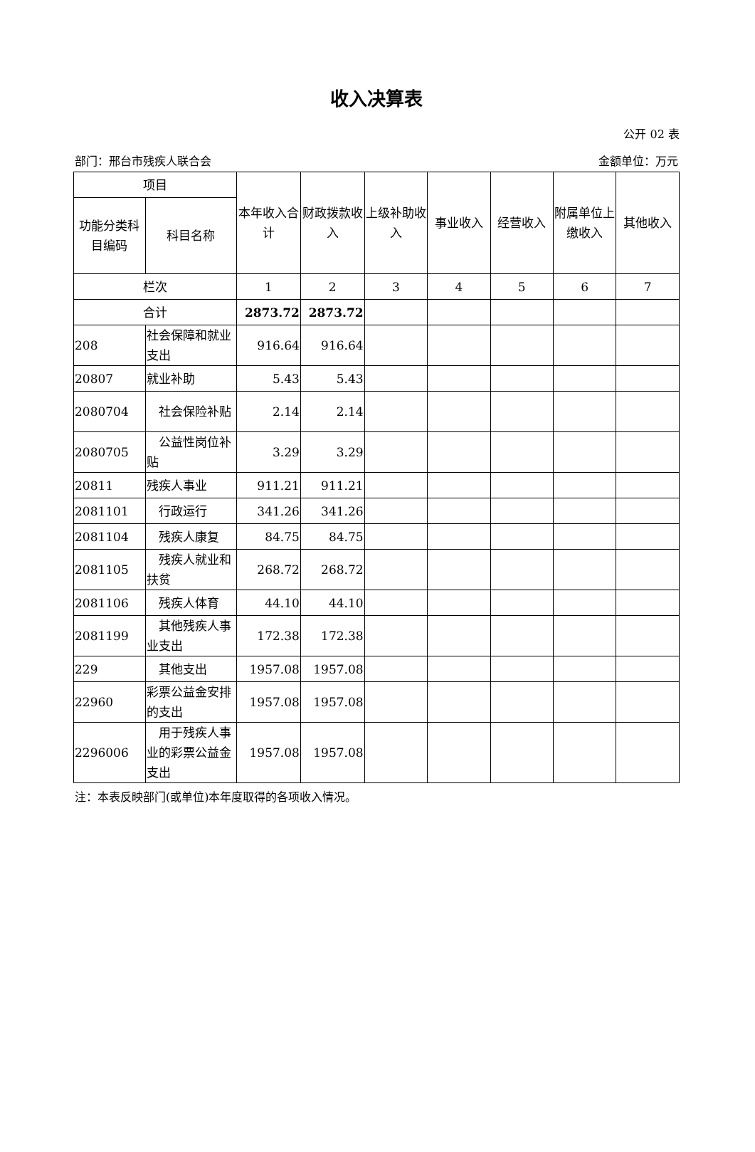收入决算表
公开 02 表
部门：邢台市残疾人联合会 金额单位：万元
| 项目 | | 本年收入合计 | 财政拨款收入 | 上级补助收入 | 事业收入 | 经营收入 | 附属单位上缴收入 | 其他收入 |
| --- | --- | --- | --- | --- | --- | --- | --- | --- |
| 功能分类科目编码 | 科目名称 | | | | | | | |
| 栏次 | | 1 | 2 | 3 | 4 | 5 | 6 | 7 |
| 合计 | | 2873.72 | 2873.72 | | | | | |
| 208 | 社会保障和就业支出 | 916.64 | 916.64 | | | | | |
| 20807 | 就业补助 | 5.43 | 5.43 | | | | | |
| 2080704 | 社会保险补贴 | 2.14 | 2.14 | | | | | |
| 2080705 | 公益性岗位补贴 | 3.29 | 3.29 | | | | | |
| 20811 | 残疾人事业 | 911.21 | 911.21 | | | | | |
| 2081101 | 行政运行 | 341.26 | 341.26 | | | | | |
| 2081104 | 残疾人康复 | 84.75 | 84.75 | | | | | |
| 2081105 | 残疾人就业和扶贫 | 268.72 | 268.72 | | | | | |
| 2081106 | 残疾人体育 | 44.10 | 44.10 | | | | | |
| 2081199 | 其他残疾人事业支出 | 172.38 | 172.38 | | | | | |
| 229 | 其他支出 | 1957.08 | 1957.08 | | | | | |
| 22960 | 彩票公益金安排的支出 | 1957.08 | 1957.08 | | | | | |
| 2296006 | 用于残疾人事业的彩票公益金支出 | 1957.08 | 1957.08 | | | | | |
注：本表反映部门(或单位)本年度取得的各项收入情况。